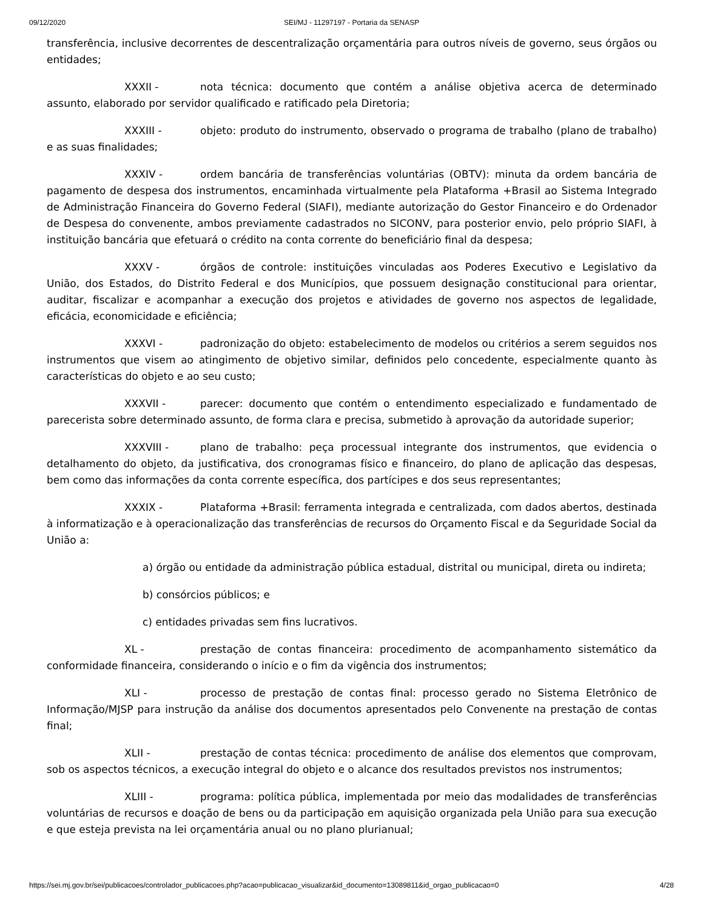09/12/2020 SEI/MJ - 11297197 - Portaria da SENASP
transferência, inclusive decorrentes de descentralização orçamentária para outros níveis de governo, seus órgãos ou entidades;
XXXII - nota técnica: documento que contém a análise objetiva acerca de determinado assunto, elaborado por servidor qualificado e ratificado pela Diretoria;
XXXIII - objeto: produto do instrumento, observado o programa de trabalho (plano de trabalho) e as suas finalidades;
XXXIV - ordem bancária de transferências voluntárias (OBTV): minuta da ordem bancária de pagamento de despesa dos instrumentos, encaminhada virtualmente pela Plataforma +Brasil ao Sistema Integrado de Administração Financeira do Governo Federal (SIAFI), mediante autorização do Gestor Financeiro e do Ordenador de Despesa do convenente, ambos previamente cadastrados no SICONV, para posterior envio, pelo próprio SIAFI, à instituição bancária que efetuará o crédito na conta corrente do beneficiário final da despesa;
XXXV - órgãos de controle: instituições vinculadas aos Poderes Executivo e Legislativo da União, dos Estados, do Distrito Federal e dos Municípios, que possuem designação constitucional para orientar, auditar, fiscalizar e acompanhar a execução dos projetos e atividades de governo nos aspectos de legalidade, eficácia, economicidade e eficiência;
XXXVI - padronização do objeto: estabelecimento de modelos ou critérios a serem seguidos nos instrumentos que visem ao atingimento de objetivo similar, definidos pelo concedente, especialmente quanto às características do objeto e ao seu custo;
XXXVII - parecer: documento que contém o entendimento especializado e fundamentado de parecerista sobre determinado assunto, de forma clara e precisa, submetido à aprovação da autoridade superior;
XXXVIII - plano de trabalho: peça processual integrante dos instrumentos, que evidencia o detalhamento do objeto, da justificativa, dos cronogramas físico e financeiro, do plano de aplicação das despesas, bem como das informações da conta corrente específica, dos partícipes e dos seus representantes;
XXXIX - Plataforma +Brasil: ferramenta integrada e centralizada, com dados abertos, destinada à informatização e à operacionalização das transferências de recursos do Orçamento Fiscal e da Seguridade Social da União a:
a) órgão ou entidade da administração pública estadual, distrital ou municipal, direta ou indireta;
b) consórcios públicos; e
c) entidades privadas sem fins lucrativos.
XL - prestação de contas financeira: procedimento de acompanhamento sistemático da conformidade financeira, considerando o início e o fim da vigência dos instrumentos;
XLI - processo de prestação de contas final: processo gerado no Sistema Eletrônico de Informação/MJSP para instrução da análise dos documentos apresentados pelo Convenente na prestação de contas final;
XLII - prestação de contas técnica: procedimento de análise dos elementos que comprovam, sob os aspectos técnicos, a execução integral do objeto e o alcance dos resultados previstos nos instrumentos;
XLIII - programa: política pública, implementada por meio das modalidades de transferências voluntárias de recursos e doação de bens ou da participação em aquisição organizada pela União para sua execução e que esteja prevista na lei orçamentária anual ou no plano plurianual;
https://sei.mj.gov.br/sei/publicacoes/controlador_publicacoes.php?acao=publicacao_visualizar&id_documento=13089811&id_orgao_publicacao=0 4/28